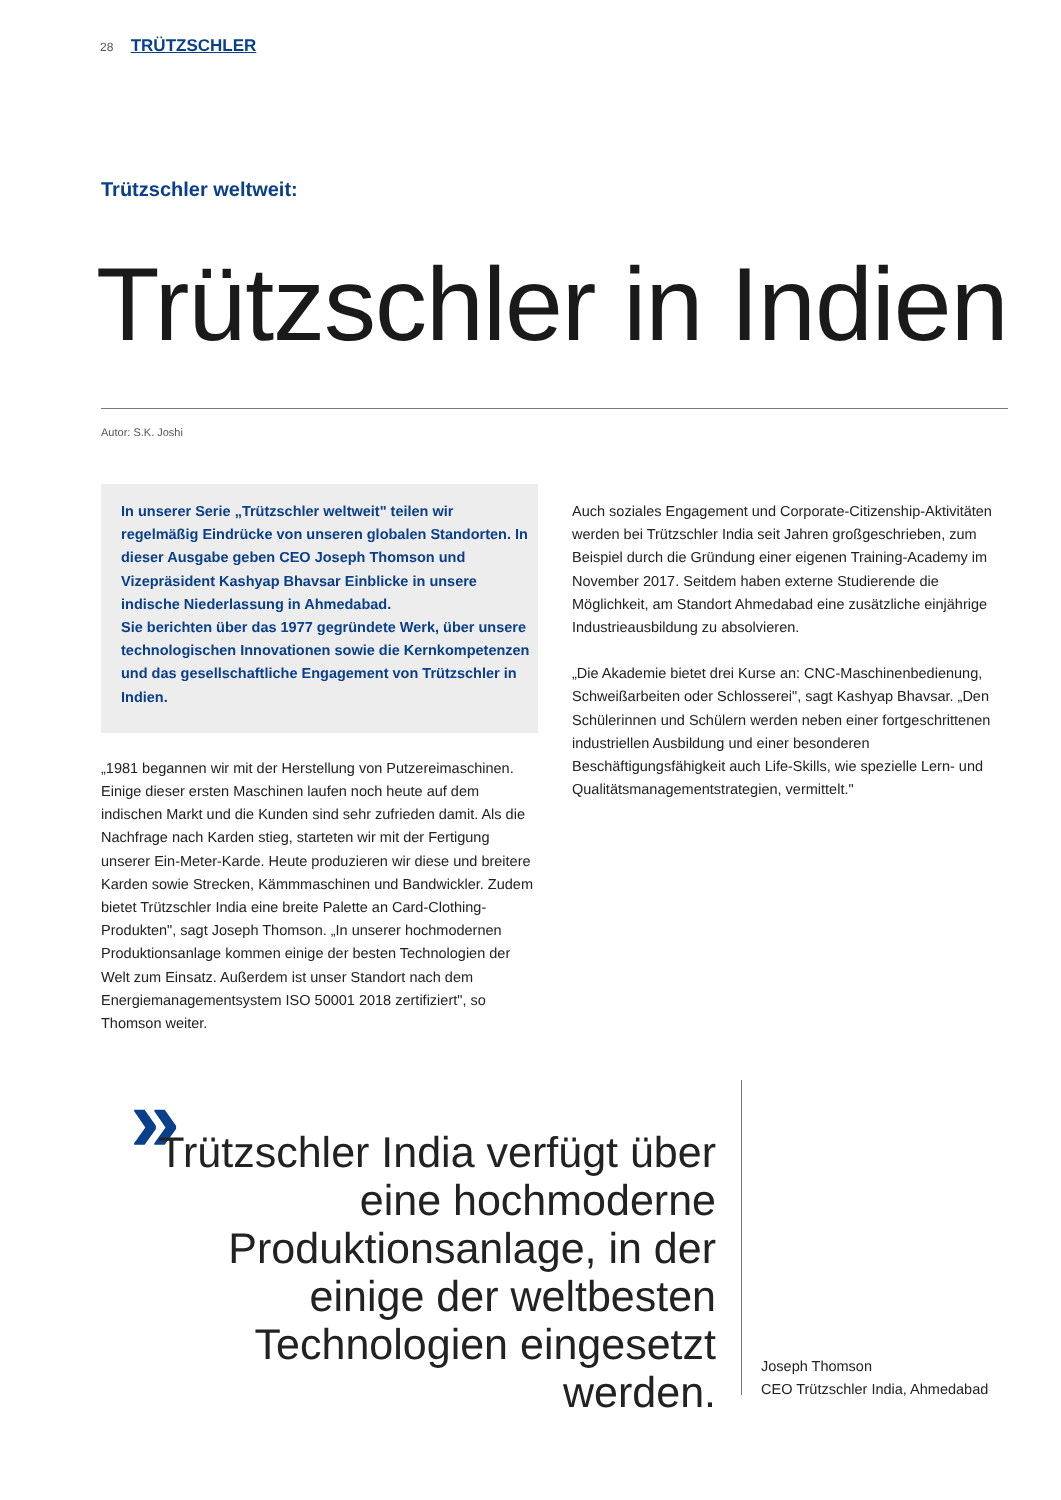28 TRÜTZSCHLER
Trützschler weltweit:
Trützschler in Indien
Autor: S.K. Joshi
In unserer Serie „Trützschler weltweit" teilen wir regelmäßig Eindrücke von unseren globalen Standorten. In dieser Ausgabe geben CEO Joseph Thomson und Vizepräsident Kashyap Bhavsar Einblicke in unsere indische Niederlassung in Ahmedabad.
Sie berichten über das 1977 gegründete Werk, über unsere technologischen Innovationen sowie die Kernkompetenzen und das gesellschaftliche Engagement von Trützschler in Indien.
„1981 begannen wir mit der Herstellung von Putzereimaschinen. Einige dieser ersten Maschinen laufen noch heute auf dem indischen Markt und die Kunden sind sehr zufrieden damit. Als die Nachfrage nach Karden stieg, starteten wir mit der Fertigung unserer Ein-Meter-Karde. Heute produzieren wir diese und breitere Karden sowie Strecken, Kämmmaschinen und Bandwickler. Zudem bietet Trützschler India eine breite Palette an Card-Clothing-Produkten", sagt Joseph Thomson. „In unserer hochmodernen Produktionsanlage kommen einige der besten Technologien der Welt zum Einsatz. Außerdem ist unser Standort nach dem Energiemanagementsystem ISO 50001 2018 zertifiziert", so Thomson weiter.
Auch soziales Engagement und Corporate-Citizenship-Aktivitäten werden bei Trützschler India seit Jahren großgeschrieben, zum Beispiel durch die Gründung einer eigenen Training-Academy im November 2017. Seitdem haben externe Studierende die Möglichkeit, am Standort Ahmedabad eine zusätzliche einjährige Industrieausbildung zu absolvieren.
„Die Akademie bietet drei Kurse an: CNC-Maschinenbedienung, Schweißarbeiten oder Schlosserei", sagt Kashyap Bhavsar. „Den Schülerinnen und Schülern werden neben einer fortgeschrittenen industriellen Ausbildung und einer besonderen Beschäftigungsfähigkeit auch Life-Skills, wie spezielle Lern- und Qualitätsmanagementstrategien, vermittelt."
»
Trützschler India verfügt über eine hochmoderne Produktionsanlage, in der einige der weltbesten Technologien eingesetzt werden.
Joseph Thomson
CEO Trützschler India, Ahmedabad